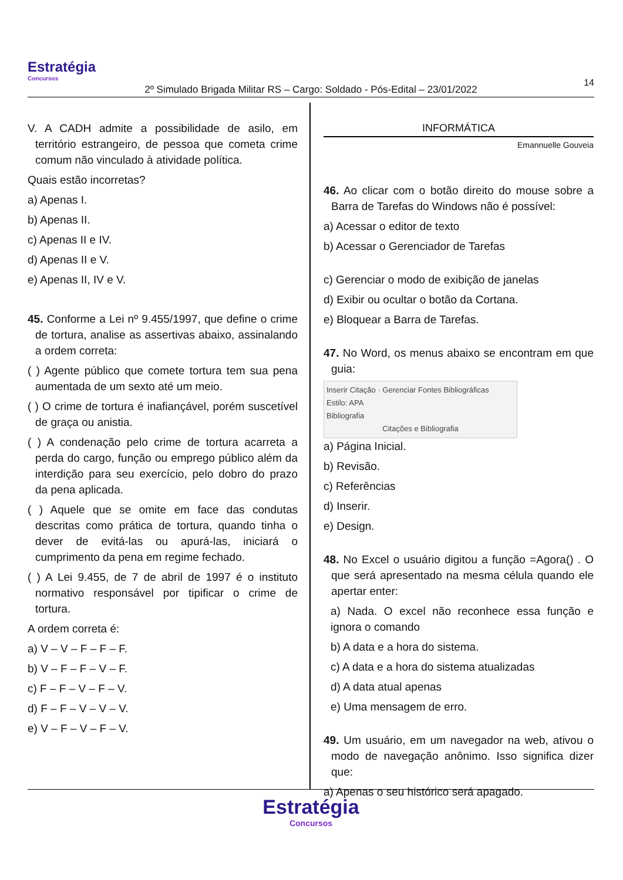Estratégia
Concursos
14
2º Simulado Brigada Militar RS – Cargo: Soldado - Pós-Edital – 23/01/2022
V. A CADH admite a possibilidade de asilo, em território estrangeiro, de pessoa que cometa crime comum não vinculado à atividade política.
Quais estão incorretas?
a) Apenas I.
b) Apenas II.
c) Apenas II e IV.
d) Apenas II e V.
e) Apenas II, IV e V.
45. Conforme a Lei nº 9.455/1997, que define o crime de tortura, analise as assertivas abaixo, assinalando a ordem correta:
( ) Agente público que comete tortura tem sua pena aumentada de um sexto até um meio.
( ) O crime de tortura é inafiançável, porém suscetível de graça ou anistia.
( ) A condenação pelo crime de tortura acarreta a perda do cargo, função ou emprego público além da interdição para seu exercício, pelo dobro do prazo da pena aplicada.
( ) Aquele que se omite em face das condutas descritas como prática de tortura, quando tinha o dever de evitá-las ou apurá-las, iniciará o cumprimento da pena em regime fechado.
( ) A Lei 9.455, de 7 de abril de 1997 é o instituto normativo responsável por tipificar o crime de tortura.
A ordem correta é:
a) V – V – F – F – F.
b) V – F – F – V – F.
c) F – F – V – F – V.
d) F – F – V – V – V.
e) V – F – V – F – V.
INFORMÁTICA
Emannuelle Gouveia
46. Ao clicar com o botão direito do mouse sobre a Barra de Tarefas do Windows não é possível:
a) Acessar o editor de texto
b) Acessar o Gerenciador de Tarefas
c) Gerenciar o modo de exibição de janelas
d) Exibir ou ocultar o botão da Cortana.
e) Bloquear a Barra de Tarefas.
47. No Word, os menus abaixo se encontram em que guia:
Inserir Citação · Gerenciar Fontes Bibliográficas
Estilo: APA
Bibliografia
Citações e Bibliografia
a) Página Inicial.
b) Revisão.
c) Referências
d) Inserir.
e) Design.
48. No Excel o usuário digitou a função =Agora() . O que será apresentado na mesma célula quando ele apertar enter:
a) Nada. O excel não reconhece essa função e ignora o comando
b) A data e a hora do sistema.
c) A data e a hora do sistema atualizadas
d) A data atual apenas
e) Uma mensagem de erro.
49. Um usuário, em um navegador na web, ativou o modo de navegação anônimo. Isso significa dizer que:
a) Apenas o seu histórico será apagado.
Estratégia
Concursos